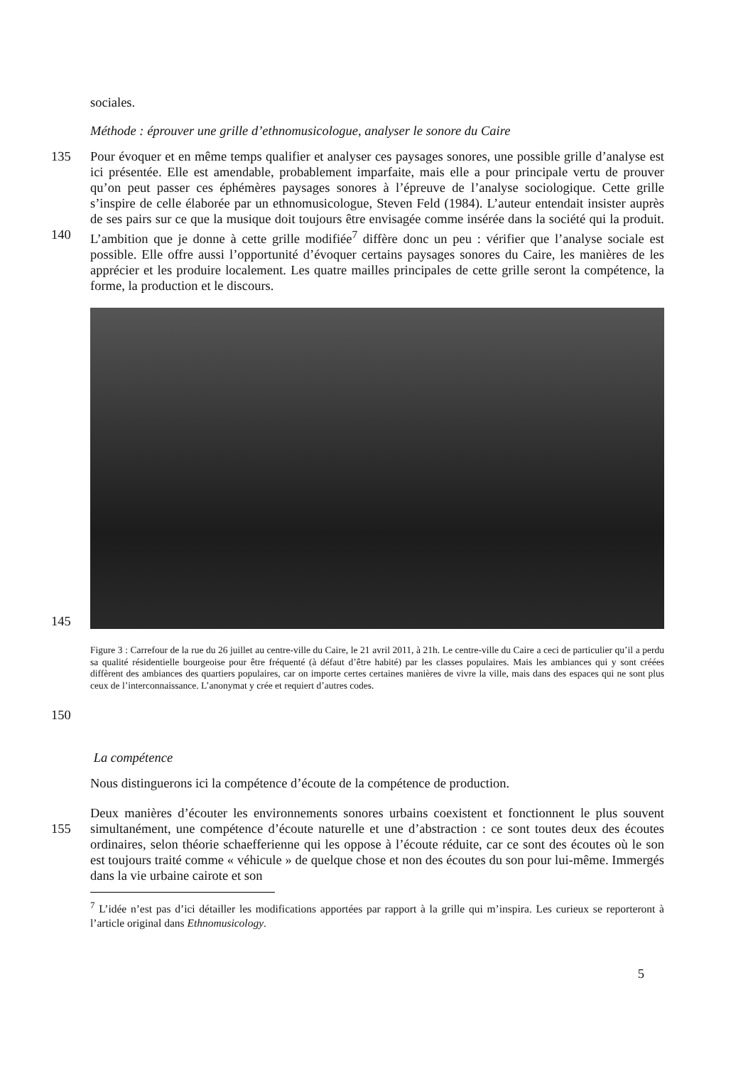sociales.
Méthode : éprouver une grille d’ethnomusicologue, analyser le sonore du Caire
135
140
Pour évoquer et en même temps qualifier et analyser ces paysages sonores, une possible grille d’analyse est ici présentée. Elle est amendable, probablement imparfaite, mais elle a pour principale vertu de prouver qu’on peut passer ces éphémères paysages sonores à l’épreuve de l’analyse sociologique. Cette grille s’inspire de celle élaborée par un ethnomusicologue, Steven Feld (1984). L’auteur entendait insister auprès de ses pairs sur ce que la musique doit toujours être envisagée comme insérée dans la société qui la produit. L’ambition que je donne à cette grille modifiée<sup>7</sup> diffère donc un peu : vérifier que l’analyse sociale est possible. Elle offre aussi l’opportunité d’évoquer certains paysages sonores du Caire, les manières de les apprécier et les produire localement. Les quatre mailles principales de cette grille seront la compétence, la forme, la production et le discours.
145
150
Figure 3 : Carrefour de la rue du 26 juillet au centre-ville du Caire, le 21 avril 2011, à 21h. Le centre-ville du Caire a ceci de particulier qu’il a perdu sa qualité résidentielle bourgeoise pour être fréquenté (à défaut d’être habité) par les classes populaires. Mais les ambiances qui y sont créées diffèrent des ambiances des quartiers populaires, car on importe certes certaines manières de vivre la ville, mais dans des espaces qui ne sont plus ceux de l’interconnaissance. L’anonymat y crée et requiert d’autres codes.
La compétence
Nous distinguerons ici la compétence d’écoute de la compétence de production.
155 Deux manières d’écouter les environnements sonores urbains coexistent et fonctionnent le plus souvent simultanément, une compétence d’écoute naturelle et une d’abstraction : ce sont toutes deux des écoutes ordinaires, selon théorie schaefferienne qui les oppose à l’écoute réduite, car ce sont des écoutes où le son est toujours traité comme « véhicule » de quelque chose et non des écoutes du son pour lui-même. Immergés dans la vie urbaine cairote et son
<sup>7</sup> L’idée n’est pas d’ici détailler les modifications apportées par rapport à la grille qui m’inspira. Les curieux se reporteront à l’article original dans Ethnomusicology.
5